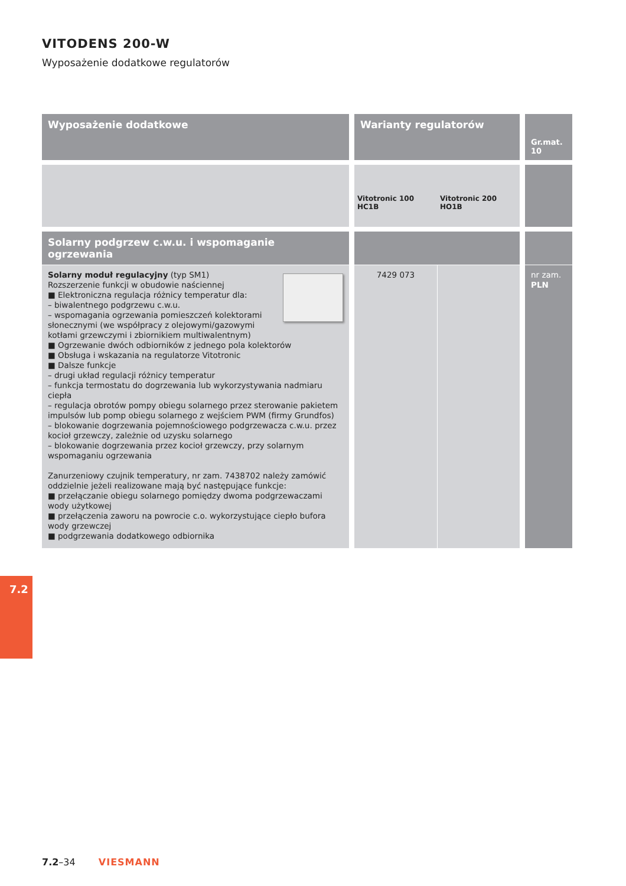VITODENS 200-W
Wyposażenie dodatkowe regulatorów
| Wyposażenie dodatkowe | Warianty regulatorów | | Gr.mat. 10 |
| --- | --- | --- | --- |
| | Vitotronic 100 HC1B | Vitotronic 200 HO1B | |
| Solarny podgrzew c.w.u. i wspomaganie ogrzewania | | | |
| Solarny moduł regulacyjny (typ SM1) Rozszerzenie funkcji w obudowie naściennej ■ Elektroniczna regulacja różnicy temperatur dla: – biwalentnego podgrzewu c.w.u. – wspomagania ogrzewania pomieszczeń kolektorami słonecznymi (we współpracy z olejowymi/gazowymi kotłami grzewczymi i zbiornikiem multiwalentnym) ■ Ogrzewanie dwóch odbiorników z jednego pola kolektorów ■ Obsługa i wskazania na regulatorze Vitotronic ■ Dalsze funkcje – drugi układ regulacji różnicy temperatur – funkcja termostatu do dogrzewania lub wykorzystywania nadmiaru ciepła – regulacja obrotów pompy obiegu solarnego przez sterowanie pakietem impulsów lub pomp obiegu solarnego z wejściem PWM (firmy Grundfos) – blokowanie dogrzewania pojemnościowego podgrzewacza c.w.u. przez kocioł grzewczy, zależnie od uzysku solarnego – blokowanie dogrzewania przez kocioł grzewczy, przy solarnym wspomaganiu ogrzewania Zanurzeniowy czujnik temperatury, nr zam. 7438702 należy zamówić oddzielnie jeżeli realizowane mają być następujące funkcje: ■ przełączanie obiegu solarnego pomiędzy dwoma podgrzewaczami wody użytkowej ■ przełączenia zaworu na powrocie c.o. wykorzystujące ciepło bufora wody grzewczej ■ podgrzewania dodatkowego odbiornika | 7429 073 | | nr zam. PLN |
7.2
7.2–34 VIESMANN